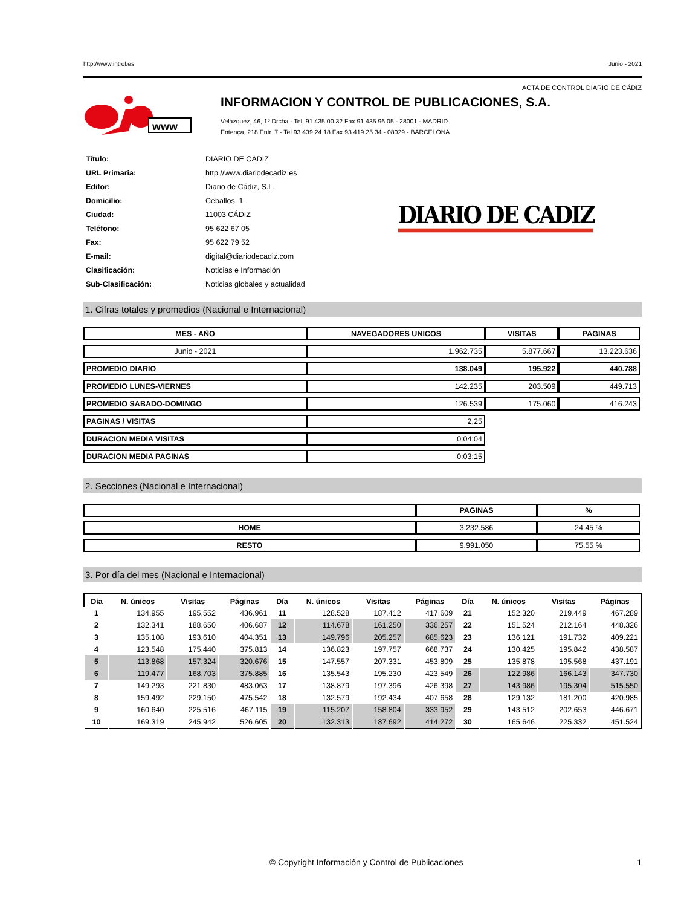http://www.introl.es Junio - 2021
ACTA DE CONTROL DIARIO DE CÁDIZ
www
INFORMACION Y CONTROL DE PUBLICACIONES, S.A.
Velázquez, 46, 1º Drcha - Tel. 91 435 00 32 Fax 91 435 96 05 - 28001 - MADRID
Entença, 218 Entr. 7 - Tel 93 439 24 18 Fax 93 419 25 34 - 08029 - BARCELONA
| Título: | DIARIO DE CÁDIZ |
| URL Primaria: | http://www.diariodecadiz.es |
| Editor: | Diario de Cádiz, S.L. |
| Domicilio: | Ceballos, 1 |
| Ciudad: | 11003 CÁDIZ |
| Teléfono: | 95 622 67 05 |
| Fax: | 95 622 79 52 |
| E-mail: | digital@diariodecadiz.com |
| Clasificación: | Noticias e Información |
| Sub-Clasificación: | Noticias globales y actualidad |
DIARIO DE CADIZ
1. Cifras totales y promedios (Nacional e Internacional)
| MES - AÑO | NAVEGADORES UNICOS | VISITAS | PAGINAS |
| --- | --- | --- | --- |
| Junio - 2021 | 1.962.735 | 5.877.667 | 13.223.636 |
| PROMEDIO DIARIO | 138.049 | 195.922 | 440.788 |
| PROMEDIO LUNES-VIERNES | 142.235 | 203.509 | 449.713 |
| PROMEDIO SABADO-DOMINGO | 126.539 | 175.060 | 416.243 |
| PAGINAS / VISITAS | 2,25 | | |
| DURACION MEDIA VISITAS | 0:04:04 | | |
| DURACION MEDIA PAGINAS | 0:03:15 | | |
2. Secciones (Nacional e Internacional)
| | PAGINAS | % |
| --- | --- | --- |
| HOME | 3.232.586 | 24.45 % |
| RESTO | 9.991.050 | 75.55 % |
3. Por día del mes (Nacional e Internacional)
| Día | N. únicos | Visitas | Páginas | Día | N. únicos | Visitas | Páginas | Día | N. únicos | Visitas | Páginas |
| --- | --- | --- | --- | --- | --- | --- | --- | --- | --- | --- | --- |
| 1 | 134.955 | 195.552 | 436.961 | 11 | 128.528 | 187.412 | 417.609 | 21 | 152.320 | 219.449 | 467.289 |
| 2 | 132.341 | 188.650 | 406.687 | 12 | 114.678 | 161.250 | 336.257 | 22 | 151.524 | 212.164 | 448.326 |
| 3 | 135.108 | 193.610 | 404.351 | 13 | 149.796 | 205.257 | 685.623 | 23 | 136.121 | 191.732 | 409.221 |
| 4 | 123.548 | 175.440 | 375.813 | 14 | 136.823 | 197.757 | 668.737 | 24 | 130.425 | 195.842 | 438.587 |
| 5 | 113.868 | 157.324 | 320.676 | 15 | 147.557 | 207.331 | 453.809 | 25 | 135.878 | 195.568 | 437.191 |
| 6 | 119.477 | 168.703 | 375.885 | 16 | 135.543 | 195.230 | 423.549 | 26 | 122.986 | 166.143 | 347.730 |
| 7 | 149.293 | 221.830 | 483.063 | 17 | 138.879 | 197.396 | 426.398 | 27 | 143.986 | 195.304 | 515.550 |
| 8 | 159.492 | 229.150 | 475.542 | 18 | 132.579 | 192.434 | 407.658 | 28 | 129.132 | 181.200 | 420.985 |
| 9 | 160.640 | 225.516 | 467.115 | 19 | 115.207 | 158.804 | 333.952 | 29 | 143.512 | 202.653 | 446.671 |
| 10 | 169.319 | 245.942 | 526.605 | 20 | 132.313 | 187.692 | 414.272 | 30 | 165.646 | 225.332 | 451.524 |
© Copyright Información y Control de Publicaciones 1